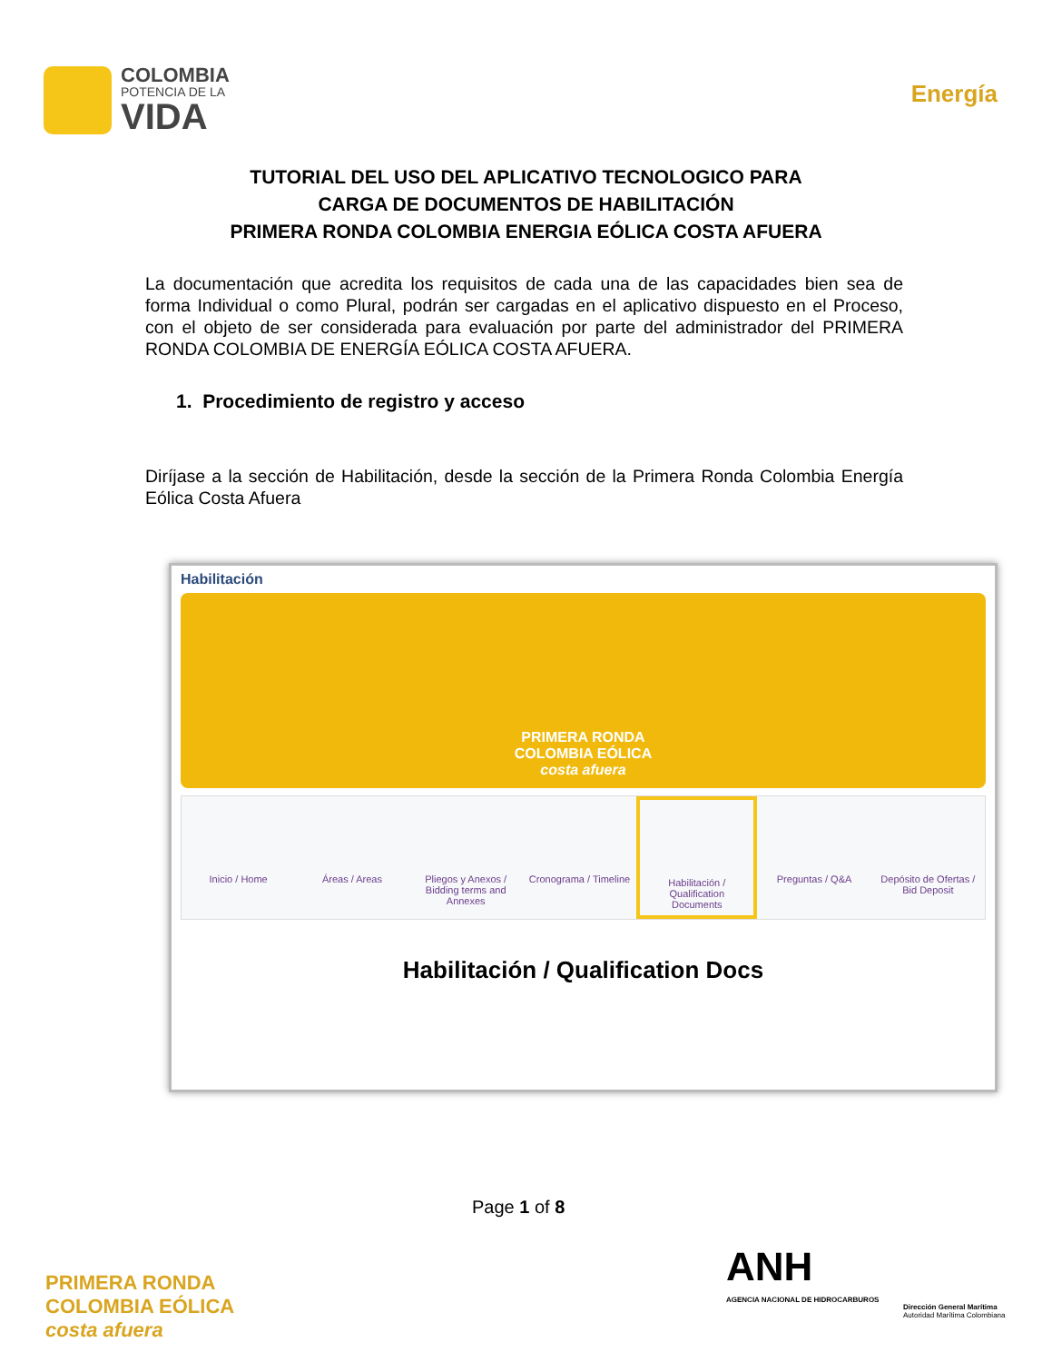COLOMBIA
POTENCIA DE LA
VIDA
Energía
TUTORIAL DEL USO DEL APLICATIVO TECNOLOGICO PARA
CARGA DE DOCUMENTOS DE HABILITACIÓN
PRIMERA RONDA COLOMBIA ENERGIA EÓLICA COSTA AFUERA
La documentación que acredita los requisitos de cada una de las capacidades bien sea de forma Individual o como Plural, podrán ser cargadas en el aplicativo dispuesto en el Proceso, con el objeto de ser considerada para evaluación por parte del administrador del PRIMERA RONDA COLOMBIA DE ENERGÍA EÓLICA COSTA AFUERA.
1. Procedimiento de registro y acceso
Diríjase a la sección de Habilitación, desde la sección de la Primera Ronda Colombia Energía Eólica Costa Afuera
Habilitación
PRIMERA RONDA
COLOMBIA EÓLICA
costa afuera
Inicio / Home Áreas / Areas Pliegos y Anexos / Bidding terms and Annexes
Cronograma / Timeline Habilitación / Qualification Documents
Preguntas / Q&A Depósito de Ofertas / Bid Deposit
Habilitación / Qualification Docs
Page 1 of 8
PRIMERA RONDA
COLOMBIA EÓLICA
costa afuera
ANH
AGENCIA NACIONAL DE HIDROCARBUROS
Dirección General Marítima
Autoridad Marítima Colombiana